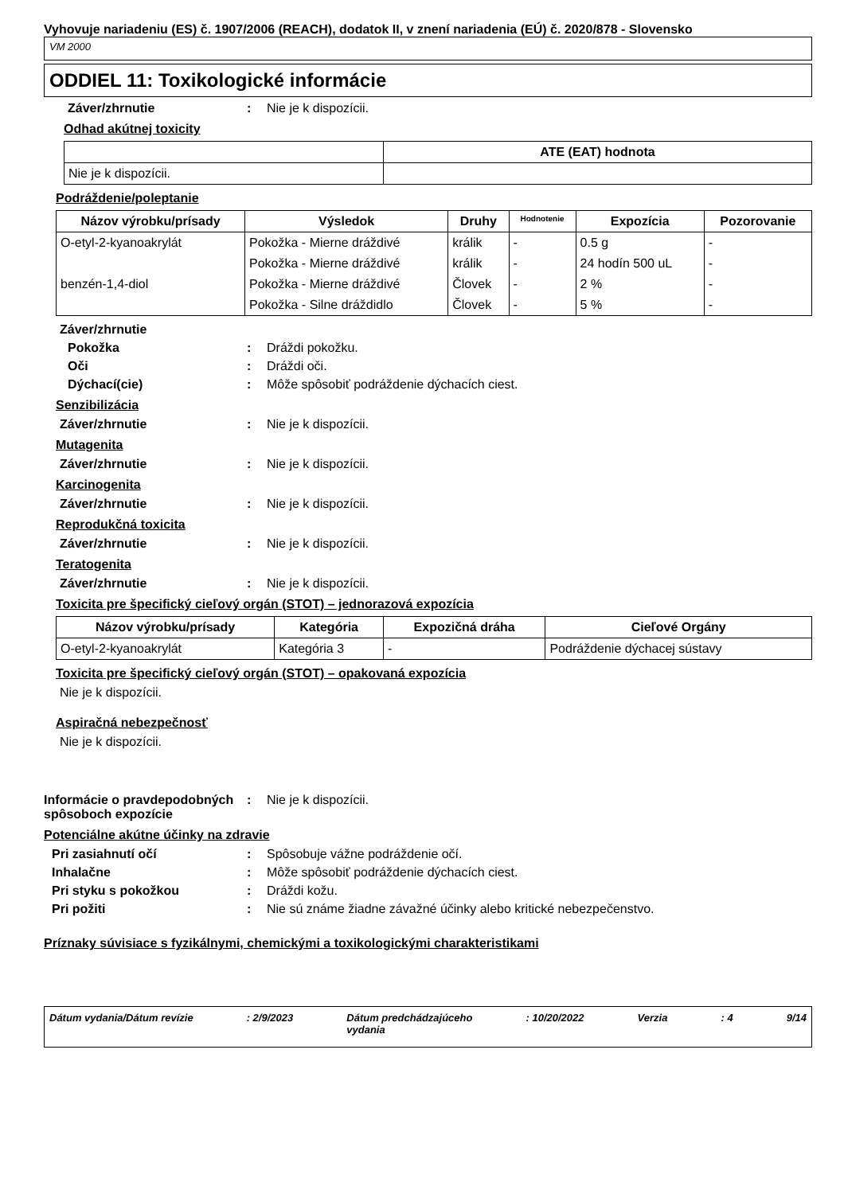Vyhovuje nariadeniu (ES) č. 1907/2006 (REACH), dodatok II, v znení nariadenia (EÚ) č. 2020/878 - Slovensko
VM 2000
ODDIEL 11: Toxikologické informácie
Záver/zhrnutie : Nie je k dispozícii.
Odhad akútnej toxicity
| | ATE (EAT) hodnota |
| --- | --- |
| Nie je k dispozícii. | |
Podráždenie/poleptanie
| Názov výrobku/prísady | Výsledok | Druhy | Hodnotenie | Expozícia | Pozorovanie |
| --- | --- | --- | --- | --- | --- |
| O-etyl-2-kyanoakrylát | Pokožka - Mierne dráždivé | králik | - | 0.5 g | - |
| | Pokožka - Mierne dráždivé | králik | - | 24 hodín 500 uL | - |
| benzén-1,4-diol | Pokožka - Mierne dráždivé | Človek | - | 2 % | - |
| | Pokožka - Silne dráždidlo | Človek | - | 5 % | - |
Záver/zhrnutie
Pokožka : Dráždi pokožku.
Oči : Dráždi oči.
Dýchací(cie) : Môže spôsobiť podráždenie dýchacích ciest.
Senzibilizácia
Záver/zhrnutie : Nie je k dispozícii.
Mutagenita
Záver/zhrnutie : Nie je k dispozícii.
Karcinogenita
Záver/zhrnutie : Nie je k dispozícii.
Reprodukčná toxicita
Záver/zhrnutie : Nie je k dispozícii.
Teratogenita
Záver/zhrnutie : Nie je k dispozícii.
Toxicita pre špecifický cieľový orgán (STOT) – jednorazová expozícia
| Názov výrobku/prísady | Kategória | Expozičná dráha | Cieľové Orgány |
| --- | --- | --- | --- |
| O-etyl-2-kyanoakrylát | Kategória 3 | - | Podráždenie dýchacej sústavy |
Toxicita pre špecifický cieľový orgán (STOT) – opakovaná expozícia
Nie je k dispozícii.
Aspiračná nebezpečnosť
Nie je k dispozícii.
Informácie o pravdepodobných spôsoboch expozície
: Nie je k dispozícii.
Potenciálne akútne účinky na zdravie
Pri zasiahnutí očí : Spôsobuje vážne podráždenie očí.
Inhalačne : Môže spôsobiť podráždenie dýchacích ciest.
Pri styku s pokožkou : Dráždi kožu.
Pri požiti : Nie sú známe žiadne závažné účinky alebo kritické nebezpečenstvo.
Príznaky súvisiace s fyzikálnymi, chemickými a toxikologickými charakteristikami
Dátum vydania/Dátum revízie: 2/9/2023 Dátum predchádzajúceho
vydania: 10/20/2022 Verzia: 4 9/14